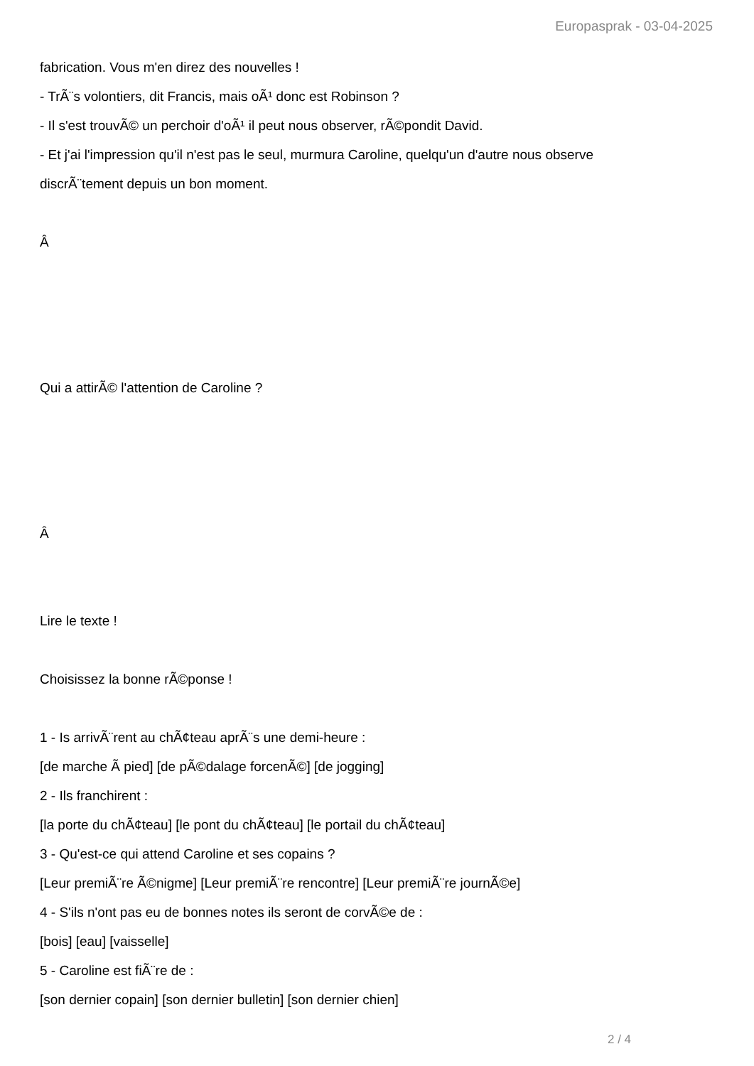Europasprak - 03-04-2025
fabrication. Vous m'en direz des nouvelles !
- TrÃ¨s volontiers, dit Francis, mais oÃ¹ donc est Robinson ?
- Il s'est trouvÃ© un perchoir d'oÃ¹ il peut nous observer, rÃ©pondit David.
- Et j'ai l'impression qu'il n'est pas le seul, murmura Caroline, quelqu'un d'autre nous observe
discrÃ¨tement depuis un bon moment.
Â
Qui a attirÃ© l'attention de Caroline ?
Â
Lire le texte !
Choisissez la bonne rÃ©ponse !
1 - Is arrivÃ¨rent au chÃ¢teau aprÃ¨s une demi-heure :
[de marche Ã pied] [de pÃ©dalage forcenÃ©] [de jogging]
2 - Ils franchirent :
[la porte du chÃ¢teau] [le pont du chÃ¢teau] [le portail du chÃ¢teau]
3 - Qu'est-ce qui attend Caroline et ses copains ?
[Leur premiÃ¨re Ã©nigme] [Leur premiÃ¨re rencontre] [Leur premiÃ¨re journÃ©e]
4 - S'ils n'ont pas eu de bonnes notes ils seront de corvÃ©e de :
[bois] [eau] [vaisselle]
5 - Caroline est fiÃ¨re de :
[son dernier copain] [son dernier bulletin] [son dernier chien]
2 / 4